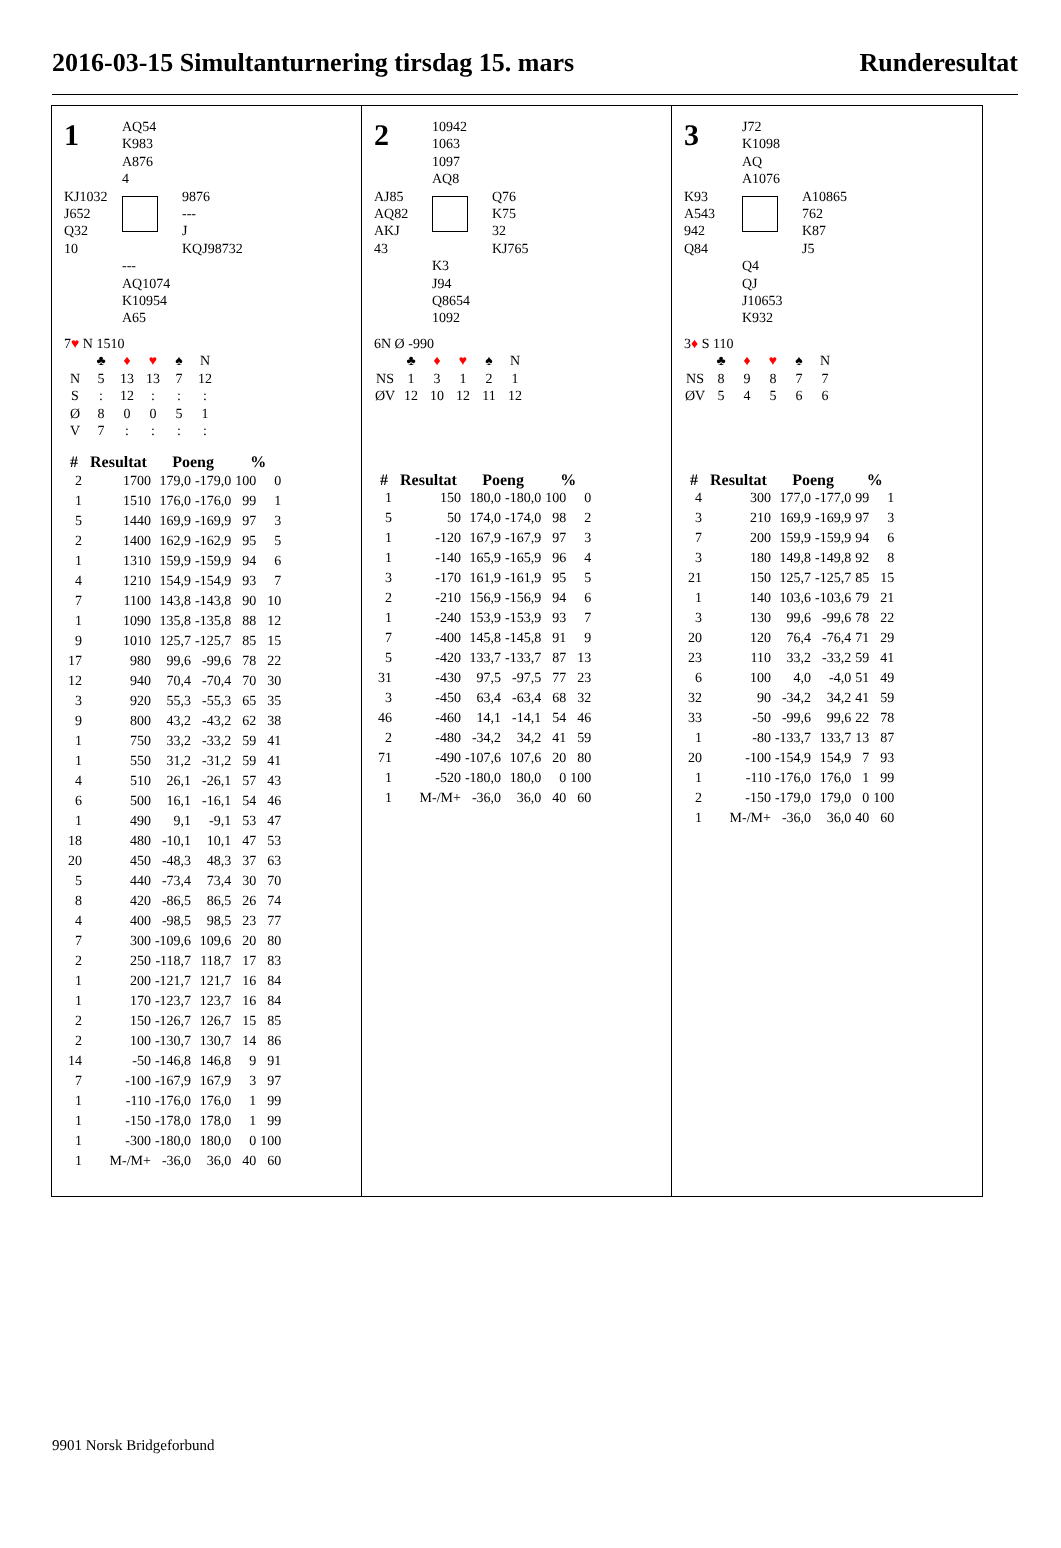2016-03-15 Simultanturnering tirsdag 15. mars Runderesultat
1
AQ54
K983
A876
4
KJ1032
J652
Q32
10
9876
---
J
KQJ98732
---
AQ1074
K10954
A65
7♥ N 1510
| | ♣ | ♦ | ♥ | ♠ | N |
| N | 5 | 13 | 13 | 7 | 12 |
| S | : | 12 | : | : | : |
| Ø | 8 | 0 | 0 | 5 | 1 |
| V | 7 | : | : | : | : |
| # | Resultat | Poeng | | % | |
| --- | --- | --- | --- | --- | --- |
| 2 | 1700 | 179,0 | -179,0 | 100 | 0 |
| 1 | 1510 | 176,0 | -176,0 | 99 | 1 |
| 5 | 1440 | 169,9 | -169,9 | 97 | 3 |
| 2 | 1400 | 162,9 | -162,9 | 95 | 5 |
| 1 | 1310 | 159,9 | -159,9 | 94 | 6 |
| 4 | 1210 | 154,9 | -154,9 | 93 | 7 |
| 7 | 1100 | 143,8 | -143,8 | 90 | 10 |
| 1 | 1090 | 135,8 | -135,8 | 88 | 12 |
| 9 | 1010 | 125,7 | -125,7 | 85 | 15 |
| 17 | 980 | 99,6 | -99,6 | 78 | 22 |
| 12 | 940 | 70,4 | -70,4 | 70 | 30 |
| 3 | 920 | 55,3 | -55,3 | 65 | 35 |
| 9 | 800 | 43,2 | -43,2 | 62 | 38 |
| 1 | 750 | 33,2 | -33,2 | 59 | 41 |
| 1 | 550 | 31,2 | -31,2 | 59 | 41 |
| 4 | 510 | 26,1 | -26,1 | 57 | 43 |
| 6 | 500 | 16,1 | -16,1 | 54 | 46 |
| 1 | 490 | 9,1 | -9,1 | 53 | 47 |
| 18 | 480 | -10,1 | 10,1 | 47 | 53 |
| 20 | 450 | -48,3 | 48,3 | 37 | 63 |
| 5 | 440 | -73,4 | 73,4 | 30 | 70 |
| 8 | 420 | -86,5 | 86,5 | 26 | 74 |
| 4 | 400 | -98,5 | 98,5 | 23 | 77 |
| 7 | 300 | -109,6 | 109,6 | 20 | 80 |
| 2 | 250 | -118,7 | 118,7 | 17 | 83 |
| 1 | 200 | -121,7 | 121,7 | 16 | 84 |
| 1 | 170 | -123,7 | 123,7 | 16 | 84 |
| 2 | 150 | -126,7 | 126,7 | 15 | 85 |
| 2 | 100 | -130,7 | 130,7 | 14 | 86 |
| 14 | -50 | -146,8 | 146,8 | 9 | 91 |
| 7 | -100 | -167,9 | 167,9 | 3 | 97 |
| 1 | -110 | -176,0 | 176,0 | 1 | 99 |
| 1 | -150 | -178,0 | 178,0 | 1 | 99 |
| 1 | -300 | -180,0 | 180,0 | 0 | 100 |
| 1 | M-/M+ | -36,0 | 36,0 | 40 | 60 |
2
10942
1063
1097
AQ8
AJ85
AQ82
AKJ
43
Q76
K75
32
KJ765
K3
J94
Q8654
1092
6N Ø -990
| | ♣ | ♦ | ♥ | ♠ | N |
| NS | 1 | 3 | 1 | 2 | 1 |
| ØV | 12 | 10 | 12 | 11 | 12 |
| # | Resultat | Poeng | | % | |
| --- | --- | --- | --- | --- | --- |
| 1 | 150 | 180,0 | -180,0 | 100 | 0 |
| 5 | 50 | 174,0 | -174,0 | 98 | 2 |
| 1 | -120 | 167,9 | -167,9 | 97 | 3 |
| 1 | -140 | 165,9 | -165,9 | 96 | 4 |
| 3 | -170 | 161,9 | -161,9 | 95 | 5 |
| 2 | -210 | 156,9 | -156,9 | 94 | 6 |
| 1 | -240 | 153,9 | -153,9 | 93 | 7 |
| 7 | -400 | 145,8 | -145,8 | 91 | 9 |
| 5 | -420 | 133,7 | -133,7 | 87 | 13 |
| 31 | -430 | 97,5 | -97,5 | 77 | 23 |
| 3 | -450 | 63,4 | -63,4 | 68 | 32 |
| 46 | -460 | 14,1 | -14,1 | 54 | 46 |
| 2 | -480 | -34,2 | 34,2 | 41 | 59 |
| 71 | -490 | -107,6 | 107,6 | 20 | 80 |
| 1 | -520 | -180,0 | 180,0 | 0 | 100 |
| 1 | M-/M+ | -36,0 | 36,0 | 40 | 60 |
3
J72
K1098
AQ
A1076
K93
A543
942
Q84
A10865
762
K87
J5
Q4
QJ
J10653
K932
3♦ S 110
| | ♣ | ♦ | ♥ | ♠ | N |
| NS | 8 | 9 | 8 | 7 | 7 |
| ØV | 5 | 4 | 5 | 6 | 6 |
| # | Resultat | Poeng | | % | |
| --- | --- | --- | --- | --- | --- |
| 4 | 300 | 177,0 | -177,0 | 99 | 1 |
| 3 | 210 | 169,9 | -169,9 | 97 | 3 |
| 7 | 200 | 159,9 | -159,9 | 94 | 6 |
| 3 | 180 | 149,8 | -149,8 | 92 | 8 |
| 21 | 150 | 125,7 | -125,7 | 85 | 15 |
| 1 | 140 | 103,6 | -103,6 | 79 | 21 |
| 3 | 130 | 99,6 | -99,6 | 78 | 22 |
| 20 | 120 | 76,4 | -76,4 | 71 | 29 |
| 23 | 110 | 33,2 | -33,2 | 59 | 41 |
| 6 | 100 | 4,0 | -4,0 | 51 | 49 |
| 32 | 90 | -34,2 | 34,2 | 41 | 59 |
| 33 | -50 | -99,6 | 99,6 | 22 | 78 |
| 1 | -80 | -133,7 | 133,7 | 13 | 87 |
| 20 | -100 | -154,9 | 154,9 | 7 | 93 |
| 1 | -110 | -176,0 | 176,0 | 1 | 99 |
| 2 | -150 | -179,0 | 179,0 | 0 | 100 |
| 1 | M-/M+ | -36,0 | 36,0 | 40 | 60 |
9901 Norsk Bridgeforbund